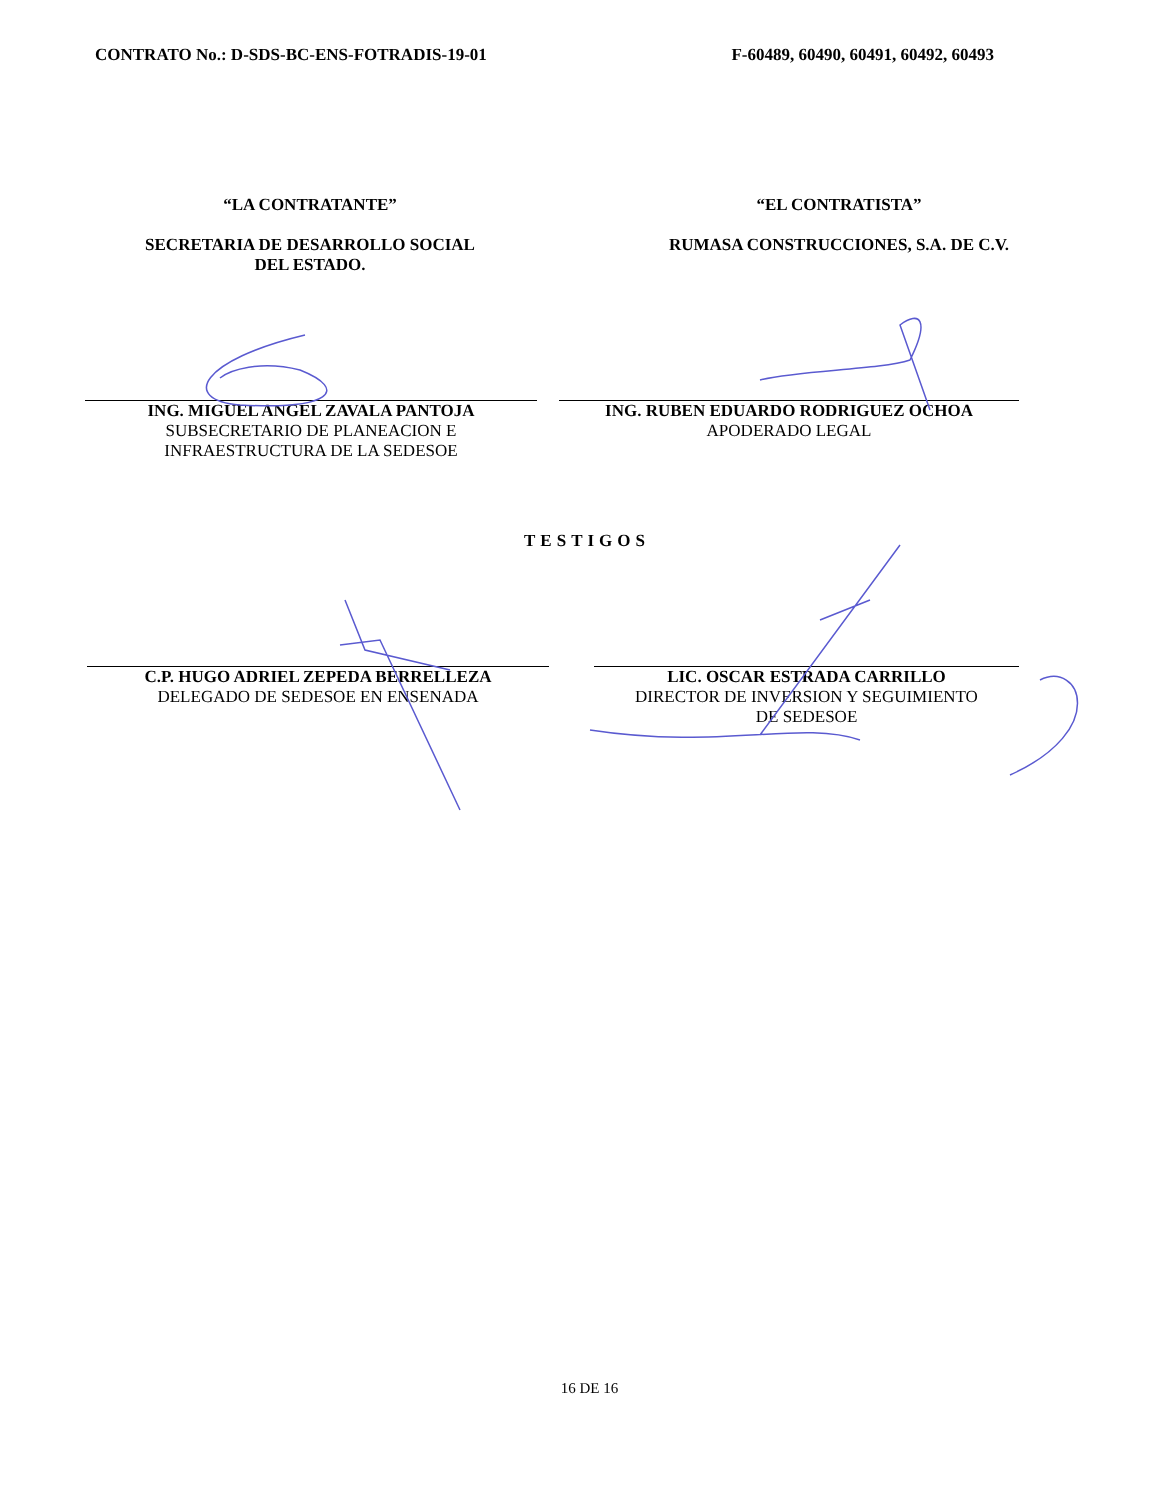CONTRATO No.: D-SDS-BC-ENS-FOTRADIS-19-01 F-60489, 60490, 60491, 60492, 60493
“LA CONTRATANTE”
SECRETARIA DE DESARROLLO SOCIAL
DEL ESTADO.
“EL CONTRATISTA”
RUMASA CONSTRUCCIONES, S.A. DE C.V.
ING. MIGUEL ANGEL ZAVALA PANTOJA
SUBSECRETARIO DE PLANEACION E
INFRAESTRUCTURA DE LA SEDESOE
ING. RUBEN EDUARDO RODRIGUEZ OCHOA
APODERADO LEGAL
TESTIGOS
C.P. HUGO ADRIEL ZEPEDA BERRELLEZA
DELEGADO DE SEDESOE EN ENSENADA
LIC. OSCAR ESTRADA CARRILLO
DIRECTOR DE INVERSION Y SEGUIMIENTO
DE SEDESOE
16 DE 16